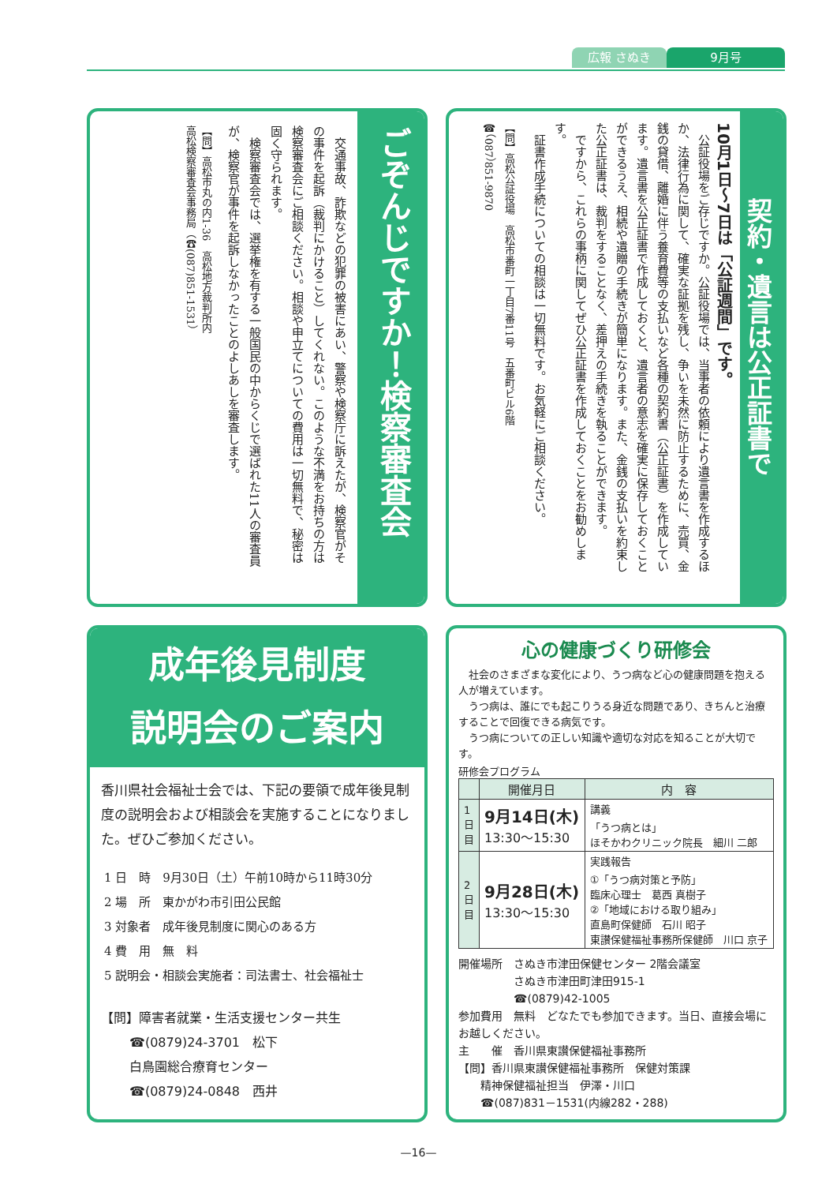広報 さぬき 9月号
ごぞんじですか！検察審査会
　交通事故、詐欺などの犯罪の被害にあい、警察や検察庁に訴えたが、検察官がその事件を起訴（裁判にかけること）してくれない。このような不満をお持ちの方は検察審査会にご相談ください。相談や申立てについての費用は一切無料で、秘密は固く守られます。
　検察審査会では、選挙権を有する一般国民の中からくじで選ばれた11人の審査員が、検察官が事件を起訴しなかったことのよしあしを審査します。
【問】高松市丸の内1-36　高松地方裁判所内
高松検察審査会事務局（☎(087)851-1531）
契約・遺言は公正証書で
10月1日～7日は「公証週間」です。
　公証役場をご存じですか。公証役場では、当事者の依頼により遺言書を作成するほか、法律行為に関して、確実な証拠を残し、争いを未然に防止するために、売買、金銭の貸借、離婚に伴う養育費等の支払いなど各種の契約書（公正証書）を作成しています。遺言書を公正証書で作成しておくと、遺言者の意志を確実に保存しておくことができるうえ、相続や遺贈の手続きが簡単になります。また、金銭の支払いを約束した公正証書は、裁判をすることなく、差押えの手続きを執ることができます。
　ですから、これらの事柄に関してぜひ公正証書を作成しておくことをお勧めします。
　証書作成手続についての相談は一切無料です。お気軽にご相談ください。
【問】高松公証役場　高松市番町一丁目7番11号　五番町ビル6階
☎（087）851-9870
成年後見制度
説明会のご案内
香川県社会福祉士会では、下記の要領で成年後見制度の説明会および相談会を実施することになりました。ぜひご参加ください。
1 日　時　9月30日（土）午前10時から11時30分
2 場　所　東かがわ市引田公民館
3 対象者　成年後見制度に関心のある方
4 費　用　無　料
5 説明会・相談会実施者：司法書士、社会福祉士
【問】障害者就業・生活支援センター共生
☎(0879)24-3701　松下
白鳥園総合療育センター
☎(0879)24-0848　西井
心の健康づくり研修会
　社会のさまざまな変化により、うつ病など心の健康問題を抱える人が増えています。
　うつ病は、誰にでも起こりうる身近な問題であり、きちんと治療することで回復できる病気です。
　うつ病についての正しい知識や適切な対応を知ることが大切です。
研修会プログラム
| | 開催月日 | 内 容 |
| --- | --- | --- |
| 1日目 | 9月14日(木) 13:30～15:30 | 講義 「うつ病とは」 ほそかわクリニック院長 細川 二郎 |
| 2日目 | 9月28日(木) 13:30～15:30 | 実践報告 ①「うつ病対策と予防」 臨床心理士 葛西 真樹子 ②「地域における取り組み」 直島町保健師 石川 昭子 東讃保健福祉事務所保健師 川口 京子 |
開催場所　さぬき市津田保健センター 2階会議室
　　　　　さぬき市津田町津田915-1
　　　　　☎(0879)42-1005
参加費用　無料　どなたでも参加できます。当日、直接会場にお越しください。
主　　催　香川県東讃保健福祉事務所
【問】香川県東讃保健福祉事務所　保健対策課
　　精神保健福祉担当　伊澤・川口
　　☎(087)831－1531(内線282・288)
—16—